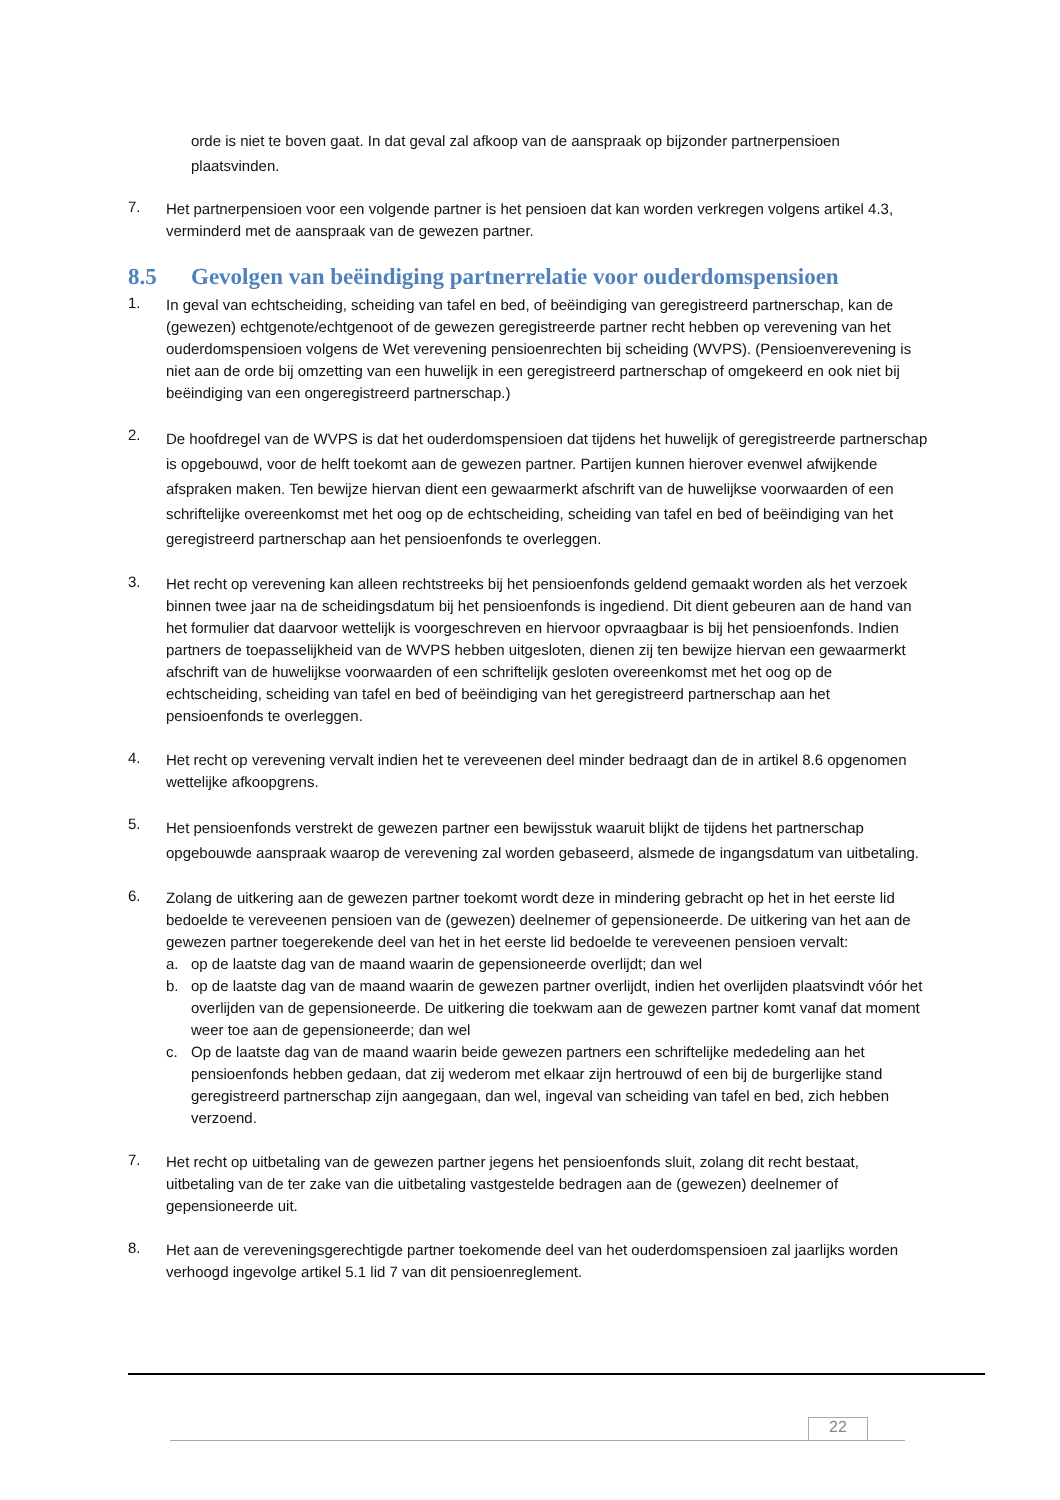orde is niet te boven gaat. In dat geval zal afkoop van de aanspraak op bijzonder partnerpensioen plaatsvinden.
7.
Het partnerpensioen voor een volgende partner is het pensioen dat kan worden verkregen volgens artikel 4.3, verminderd met de aanspraak van de gewezen partner.
8.5 Gevolgen van beëindiging partnerrelatie voor ouderdomspensioen
1.
In geval van echtscheiding, scheiding van tafel en bed, of beëindiging van geregistreerd partnerschap, kan de (gewezen) echtgenote/echtgenoot of de gewezen geregistreerde partner recht hebben op verevening van het ouderdomspensioen volgens de Wet verevening pensioenrechten bij scheiding (WVPS). (Pensioenverevening is niet aan de orde bij omzetting van een huwelijk in een geregistreerd partnerschap of omgekeerd en ook niet bij beëindiging van een ongeregistreerd partnerschap.)
2.
De hoofdregel van de WVPS is dat het ouderdomspensioen dat tijdens het huwelijk of geregistreerde partnerschap is opgebouwd, voor de helft toekomt aan de gewezen partner. Partijen kunnen hierover evenwel afwijkende afspraken maken. Ten bewijze hiervan dient een gewaarmerkt afschrift van de huwelijkse voorwaarden of een schriftelijke overeenkomst met het oog op de echtscheiding, scheiding van tafel en bed of beëindiging van het geregistreerd partnerschap aan het pensioenfonds te overleggen.
3.
Het recht op verevening kan alleen rechtstreeks bij het pensioenfonds geldend gemaakt worden als het verzoek binnen twee jaar na de scheidingsdatum bij het pensioenfonds is ingediend. Dit dient gebeuren aan de hand van het formulier dat daarvoor wettelijk is voorgeschreven en hiervoor opvraagbaar is bij het pensioenfonds. Indien partners de toepasselijkheid van de WVPS hebben uitgesloten, dienen zij ten bewijze hiervan een gewaarmerkt afschrift van de huwelijkse voorwaarden of een schriftelijk gesloten overeenkomst met het oog op de echtscheiding, scheiding van tafel en bed of beëindiging van het geregistreerd partnerschap aan het pensioenfonds te overleggen.
4.
Het recht op verevening vervalt indien het te vereveenen deel minder bedraagt dan de in artikel 8.6 opgenomen wettelijke afkoopgrens.
5.
Het pensioenfonds verstrekt de gewezen partner een bewijsstuk waaruit blijkt de tijdens het partnerschap opgebouwde aanspraak waarop de verevening zal worden gebaseerd, alsmede de ingangsdatum van uitbetaling.
6.
Zolang de uitkering aan de gewezen partner toekomt wordt deze in mindering gebracht op het in het eerste lid bedoelde te vereveenen pensioen van de (gewezen) deelnemer of gepensioneerde. De uitkering van het aan de gewezen partner toegerekende deel van het in het eerste lid bedoelde te vereveenen pensioen vervalt:
a. op de laatste dag van de maand waarin de gepensioneerde overlijdt; dan wel
b. op de laatste dag van de maand waarin de gewezen partner overlijdt, indien het overlijden plaatsvindt vóór het overlijden van de gepensioneerde. De uitkering die toekwam aan de gewezen partner komt vanaf dat moment weer toe aan de gepensioneerde; dan wel
c. Op de laatste dag van de maand waarin beide gewezen partners een schriftelijke mededeling aan het pensioenfonds hebben gedaan, dat zij wederom met elkaar zijn hertrouwd of een bij de burgerlijke stand geregistreerd partnerschap zijn aangegaan, dan wel, ingeval van scheiding van tafel en bed, zich hebben verzoend.
7.
Het recht op uitbetaling van de gewezen partner jegens het pensioenfonds sluit, zolang dit recht bestaat, uitbetaling van de ter zake van die uitbetaling vastgestelde bedragen aan de (gewezen) deelnemer of gepensioneerde uit.
8.
Het aan de vereveningsgerechtigde partner toekomende deel van het ouderdomspensioen zal jaarlijks worden verhoogd ingevolge artikel 5.1 lid 7 van dit pensioenreglement.
22